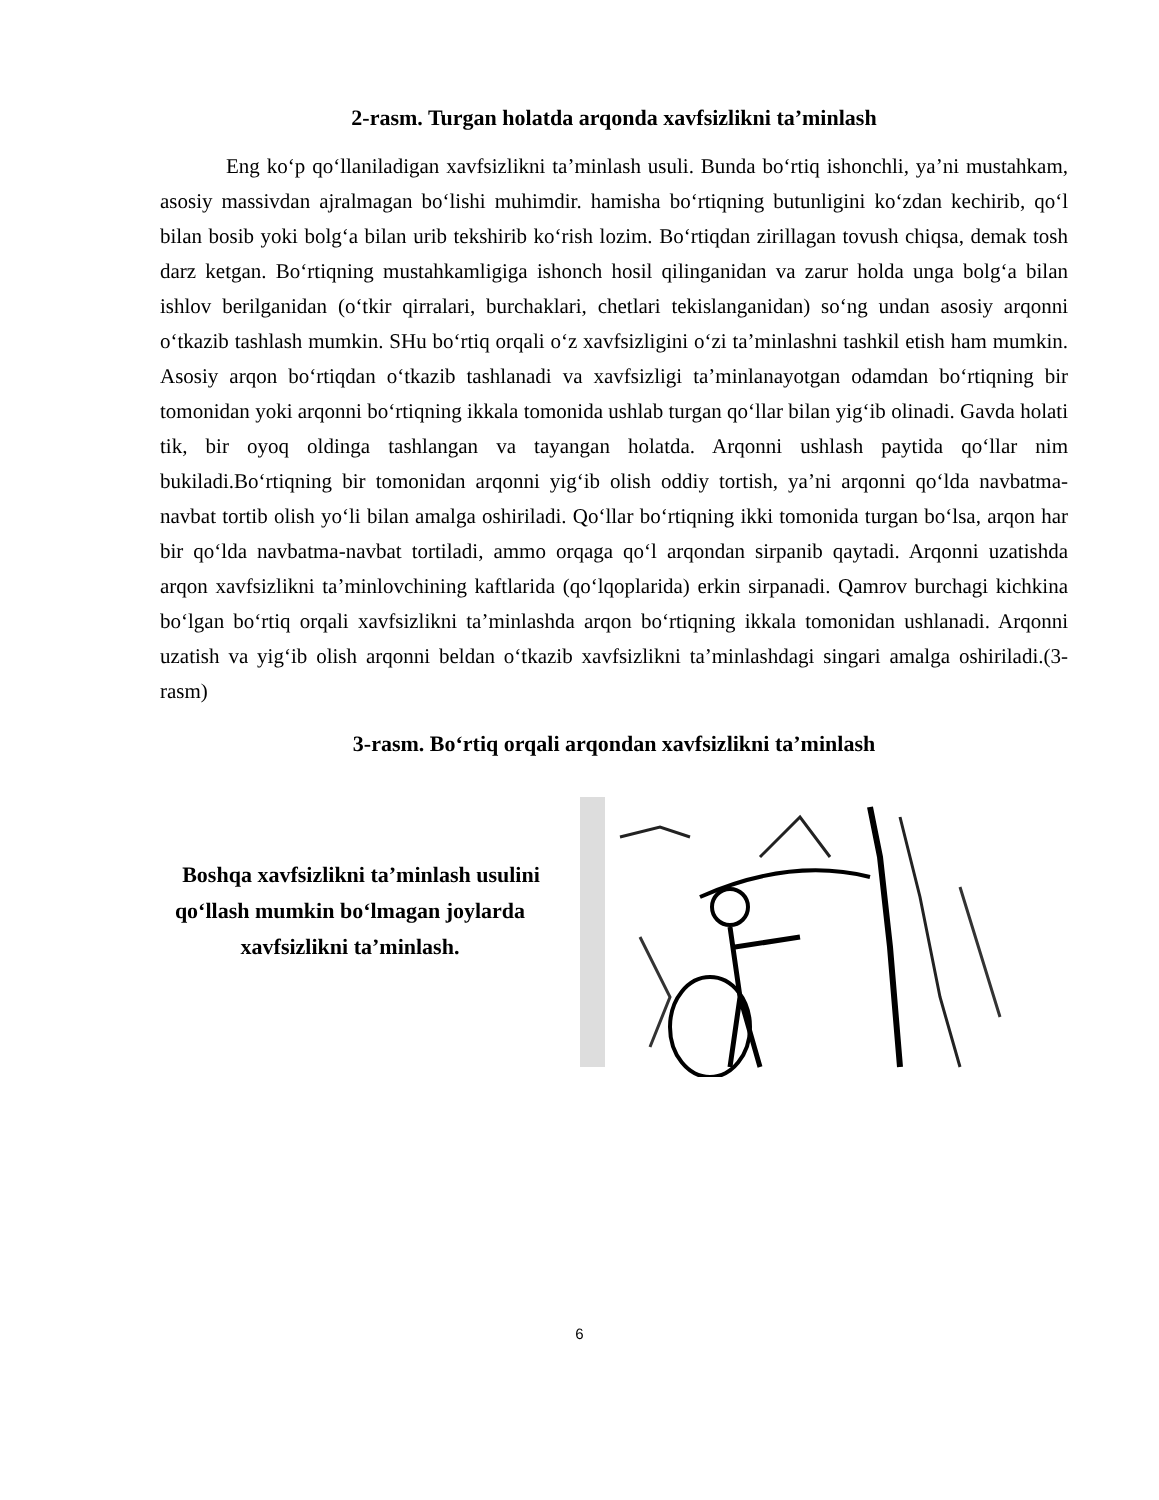2-rasm. Turgan holatda arqonda xavfsizlikni ta’minlash
Eng ko‘p qo‘llaniladigan xavfsizlikni ta’minlash usuli. Bunda bo‘rtiq ishonchli, ya’ni mustahkam, asosiy massivdan ajralmagan bo‘lishi muhimdir. hamisha bo‘rtiqning butunligini ko‘zdan kechirib, qo‘l bilan bosib yoki bolg‘a bilan urib tekshirib ko‘rish lozim. Bo‘rtiqdan zirillagan tovush chiqsa, demak tosh darz ketgan. Bo‘rtiqning mustahkamligiga ishonch hosil qilinganidan va zarur holda unga bolg‘a bilan ishlov berilganidan (o‘tkir qirralari, burchaklari, chetlari tekislanganidan) so‘ng undan asosiy arqonni o‘tkazib tashlash mumkin. SHu bo‘rtiq orqali o‘z xavfsizligini o‘zi ta’minlashni tashkil etish ham mumkin. Asosiy arqon bo‘rtiqdan o‘tkazib tashlanadi va xavfsizligi ta’minlanayotgan odamdan bo‘rtiqning bir tomonidan yoki arqonni bo‘rtiqning ikkala tomonida ushlab turgan qo‘llar bilan yig‘ib olinadi. Gavda holati tik, bir oyoq oldinga tashlangan va tayangan holatda. Arqonni ushlash paytida qo‘llar nim bukiladi.Bo‘rtiqning bir tomonidan arqonni yig‘ib olish oddiy tortish, ya’ni arqonni qo‘lda navbatma-navbat tortib olish yo‘li bilan amalga oshiriladi. Qo‘llar bo‘rtiqning ikki tomonida turgan bo‘lsa, arqon har bir qo‘lda navbatma-navbat tortiladi, ammo orqaga qo‘l arqondan sirpanib qaytadi. Arqonni uzatishda arqon xavfsizlikni ta’minlovchining kaftlarida (qo‘lqoplarida) erkin sirpanadi. Qamrov burchagi kichkina bo‘lgan bo‘rtiq orqali xavfsizlikni ta’minlashda arqon bo‘rtiqning ikkala tomonidan ushlanadi. Arqonni uzatish va yig‘ib olish arqonni beldan o‘tkazib xavfsizlikni ta’minlashdagi singari amalga oshiriladi.(3-rasm)
3-rasm. Bo‘rtiq orqali arqondan xavfsizlikni ta’minlash
Boshqa xavfsizlikni ta’minlash usulini qo‘llash mumkin bo‘lmagan joylarda xavfsizlikni ta’minlash.
6